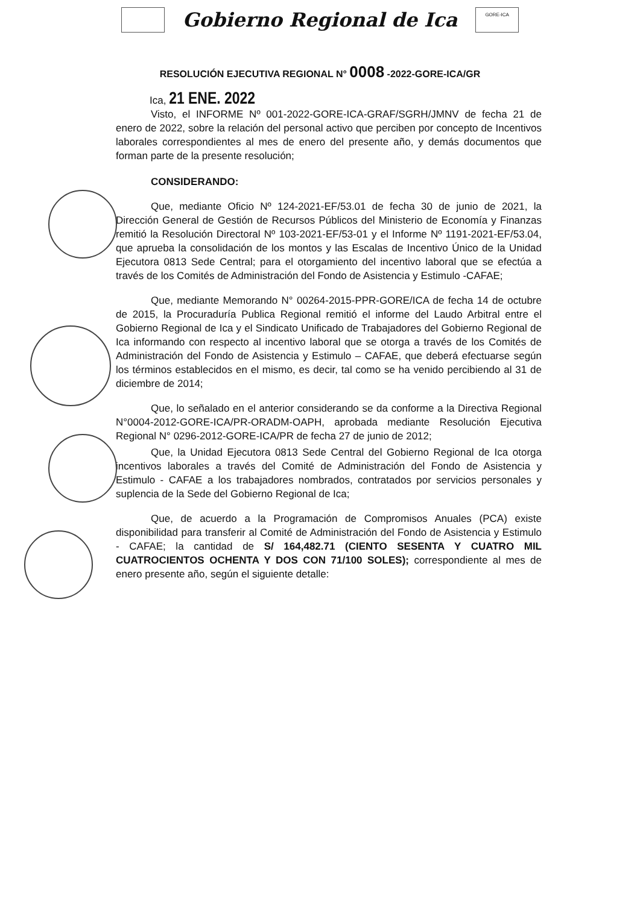Gobierno Regional de Ica
GORE-ICA
RESOLUCIÓN EJECUTIVA REGIONAL N° 0008 -2022-GORE-ICA/GR
Ica, 21 ENE. 2022
Visto, el INFORME Nº 001-2022-GORE-ICA-GRAF/SGRH/JMNV de fecha 21 de enero de 2022, sobre la relación del personal activo que perciben por concepto de Incentivos laborales correspondientes al mes de enero del presente año, y demás documentos que forman parte de la presente resolución;
CONSIDERANDO:
Que, mediante Oficio Nº 124-2021-EF/53.01 de fecha 30 de junio de 2021, la Dirección General de Gestión de Recursos Públicos del Ministerio de Economía y Finanzas remitió la Resolución Directoral Nº 103-2021-EF/53-01 y el Informe Nº 1191-2021-EF/53.04, que aprueba la consolidación de los montos y las Escalas de Incentivo Único de la Unidad Ejecutora 0813 Sede Central; para el otorgamiento del incentivo laboral que se efectúa a través de los Comités de Administración del Fondo de Asistencia y Estimulo -CAFAE;
Que, mediante Memorando N° 00264-2015-PPR-GORE/ICA de fecha 14 de octubre de 2015, la Procuraduría Publica Regional remitió el informe del Laudo Arbitral entre el Gobierno Regional de Ica y el Sindicato Unificado de Trabajadores del Gobierno Regional de Ica informando con respecto al incentivo laboral que se otorga a través de los Comités de Administración del Fondo de Asistencia y Estimulo – CAFAE, que deberá efectuarse según los términos establecidos en el mismo, es decir, tal como se ha venido percibiendo al 31 de diciembre de 2014;
Que, lo señalado en el anterior considerando se da conforme a la Directiva Regional N°0004-2012-GORE-ICA/PR-ORADM-OAPH, aprobada mediante Resolución Ejecutiva Regional N° 0296-2012-GORE-ICA/PR de fecha 27 de junio de 2012;
Que, la Unidad Ejecutora 0813 Sede Central del Gobierno Regional de Ica otorga incentivos laborales a través del Comité de Administración del Fondo de Asistencia y Estimulo - CAFAE a los trabajadores nombrados, contratados por servicios personales y suplencia de la Sede del Gobierno Regional de Ica;
Que, de acuerdo a la Programación de Compromisos Anuales (PCA) existe disponibilidad para transferir al Comité de Administración del Fondo de Asistencia y Estimulo - CAFAE; la cantidad de S/ 164,482.71 (CIENTO SESENTA Y CUATRO MIL CUATROCIENTOS OCHENTA Y DOS CON 71/100 SOLES); correspondiente al mes de enero presente año, según el siguiente detalle: